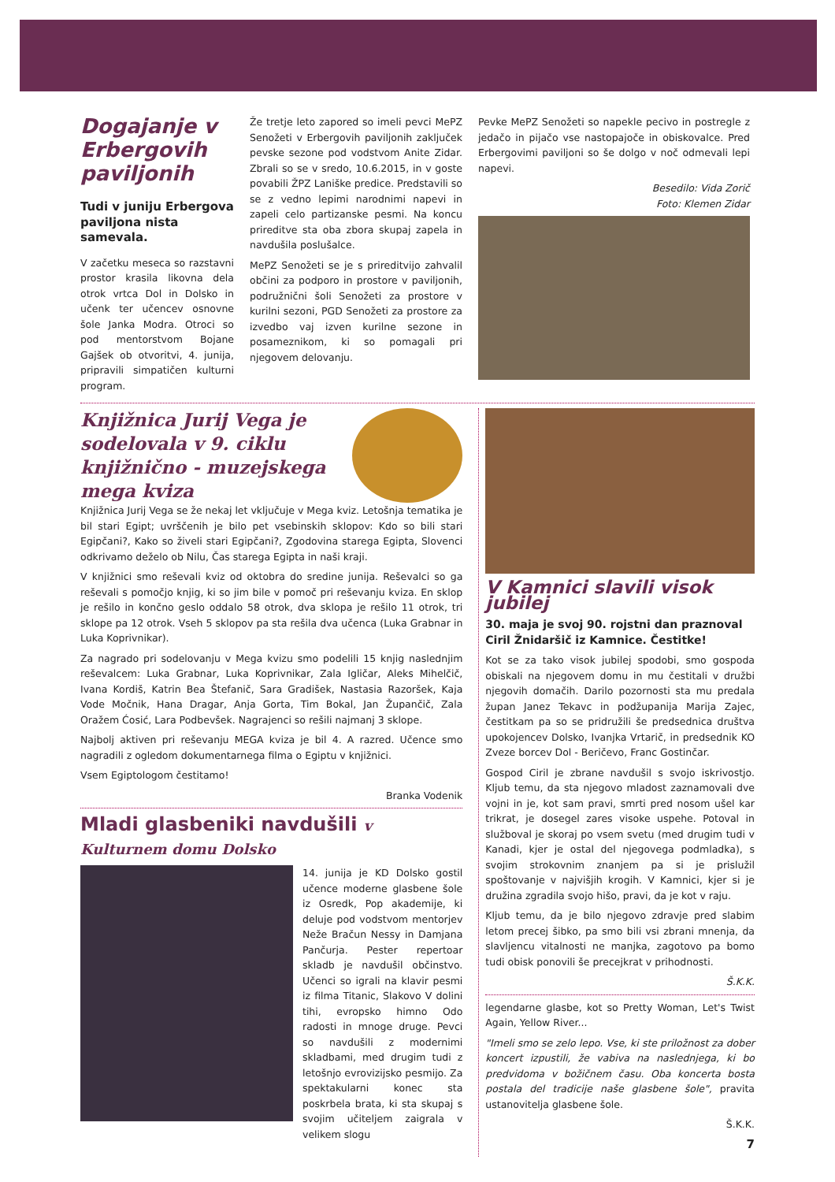Dogajanje v Erbergovih paviljonih
Tudi v juniju Erbergova paviljona nista samevala.
V začetku meseca so razstavni prostor krasila likovna dela otrok vrtca Dol in Dolsko in učenk ter učencev osnovne šole Janka Modra. Otroci so pod mentorstvom Bojane Gajšek ob otvoritvi, 4. junija, pripravili simpatičen kulturni program.
Že tretje leto zapored so imeli pevci MePZ Senožeti v Erbergovih paviljonih zaključek pevske sezone pod vodstvom Anite Zidar. Zbrali so se v sredo, 10.6.2015, in v goste povabili ŽPZ Laniške predice. Predstavili so se z vedno lepimi narodnimi napevi in zapeli celo partizanske pesmi. Na koncu prireditve sta oba zbora skupaj zapela in navdušila poslušalce.
MePZ Senožeti se je s prireditvijo zahvalil občini za podporo in prostore v paviljonih, podružnični šoli Senožeti za prostore v kurilni sezoni, PGD Senožeti za prostore za izvedbo vaj izven kurilne sezone in posameznikom, ki so pomagali pri njegovem delovanju.
Pevke MePZ Senožeti so napekle pecivo in postregle z jedačo in pijačo vse nastopajoče in obiskovalce. Pred Erbergovimi paviljoni so še dolgo v noč odmevali lepi napevi.
Besedilo: Vida Zorič
Foto: Klemen Zidar
Knjižnica Jurij Vega je sodelovala v 9. ciklu knjižnično - muzejskega mega kviza
Knjižnica Jurij Vega se že nekaj let vključuje v Mega kviz. Letošnja tematika je bil stari Egipt; uvrščenih je bilo pet vsebinskih sklopov: Kdo so bili stari Egipčani?, Kako so živeli stari Egipčani?, Zgodovina starega Egipta, Slovenci odkrivamo deželo ob Nilu, Čas starega Egipta in naši kraji.
V knjižnici smo reševali kviz od oktobra do sredine junija. Reševalci so ga reševali s pomočjo knjig, ki so jim bile v pomoč pri reševanju kviza. En sklop je rešilo in končno geslo oddalo 58 otrok, dva sklopa je rešilo 11 otrok, tri sklope pa 12 otrok. Vseh 5 sklopov pa sta rešila dva učenca (Luka Grabnar in Luka Koprivnikar).
Za nagrado pri sodelovanju v Mega kvizu smo podelili 15 knjig naslednjim reševalcem: Luka Grabnar, Luka Koprivnikar, Zala Igličar, Aleks Mihelčič, Ivana Kordiš, Katrin Bea Štefanič, Sara Gradišek, Nastasia Razoršek, Kaja Vode Močnik, Hana Dragar, Anja Gorta, Tim Bokal, Jan Župančič, Zala Oražem Ćosić, Lara Podbevšek. Nagrajenci so rešili najmanj 3 sklope.
Najbolj aktiven pri reševanju MEGA kviza je bil 4. A razred. Učence smo nagradili z ogledom dokumentarnega filma o Egiptu v knjižnici.
Vsem Egiptologom čestitamo!
Branka Vodenik
Mladi glasbeniki navdušili v Kulturnem domu Dolsko
14. junija je KD Dolsko gostil učence moderne glasbene šole iz Osredk, Pop akademije, ki deluje pod vodstvom mentorjev Neže Bračun Nessy in Damjana Pančurja. Pester repertoar skladb je navdušil občinstvo. Učenci so igrali na klavir pesmi iz filma Titanic, Slakovo V dolini tihi, evropsko himno Odo radosti in mnoge druge. Pevci so navdušili z modernimi skladbami, med drugim tudi z letošnjo evrovizijsko pesmijo. Za spektakularni konec sta poskrbela brata, ki sta skupaj s svojim učiteljem zaigrala v velikem slogu
V Kamnici slavili visok jubilej
30. maja je svoj 90. rojstni dan praznoval Ciril Žnidaršič iz Kamnice. Čestitke!
Kot se za tako visok jubilej spodobi, smo gospoda obiskali na njegovem domu in mu čestitali v družbi njegovih domačih. Darilo pozornosti sta mu predala župan Janez Tekavc in podžupanija Marija Zajec, čestitkam pa so se pridružili še predsednica društva upokojencev Dolsko, Ivanjka Vrtarič, in predsednik KO Zveze borcev Dol - Beričevo, Franc Gostinčar.
Gospod Ciril je zbrane navdušil s svojo iskrivostjo. Kljub temu, da sta njegovo mladost zaznamovali dve vojni in je, kot sam pravi, smrti pred nosom ušel kar trikrat, je dosegel zares visoke uspehe. Potoval in služboval je skoraj po vsem svetu (med drugim tudi v Kanadi, kjer je ostal del njegovega podmladka), s svojim strokovnim znanjem pa si je prislužil spoštovanje v najvišjih krogih. V Kamnici, kjer si je družina zgradila svojo hišo, pravi, da je kot v raju.
Kljub temu, da je bilo njegovo zdravje pred slabim letom precej šibko, pa smo bili vsi zbrani mnenja, da slavljencu vitalnosti ne manjka, zagotovo pa bomo tudi obisk ponovili še precejkrat v prihodnosti.
Š.K.K.
legendarne glasbe, kot so Pretty Woman, Let's Twist Again, Yellow River...
"Imeli smo se zelo lepo. Vse, ki ste priložnost za dober koncert izpustili, že vabiva na naslednjega, ki bo predvidoma v božičnem času. Oba koncerta bosta postala del tradicije naše glasbene šole", pravita ustanovitelja glasbene šole.
Š.K.K.
7